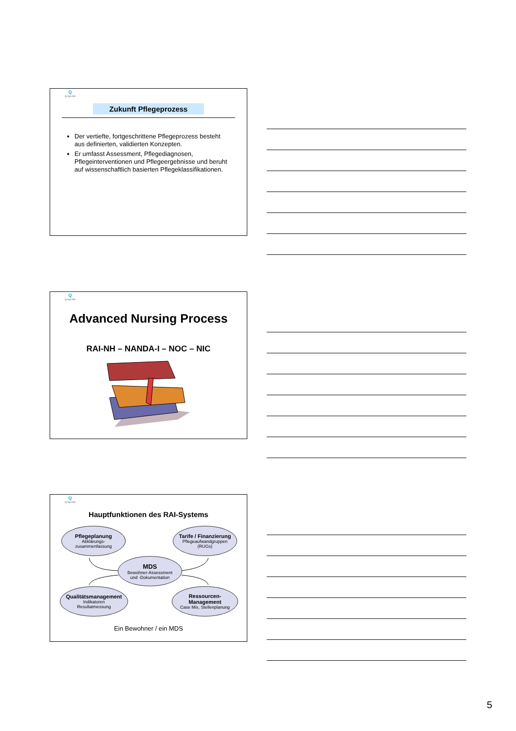Q
Q-Sys AG
Zukunft Pflegeprozess
Der vertiefte, fortgeschrittene Pflegeprozess besteht aus definierten, validierten Konzepten.
Er umfasst Assessment, Pflegediagnosen, Pflegeinterventionen und Pflegeergebnisse und beruht auf wissenschaftlich basierten Pflegeklassifikationen.
Q
Q-Sys AG
Advanced Nursing Process
RAI-NH – NANDA-I – NOC – NIC
Q
Q-Sys AG
Hauptfunktionen des RAI-Systems
Pflegeplanung
Abklärungs-
zusammenfassung
Tarife / Finanzierung
Pflegeaufwandgruppen
(RUGs)
MDS
Bewohner-Assessment
und -Dokumentation
Qualitätsmanagement
Indikatoren
Resultatmessung
Ressourcen-
Management
Case Mix, Stellenplanung
Ein Bewohner / ein MDS
5